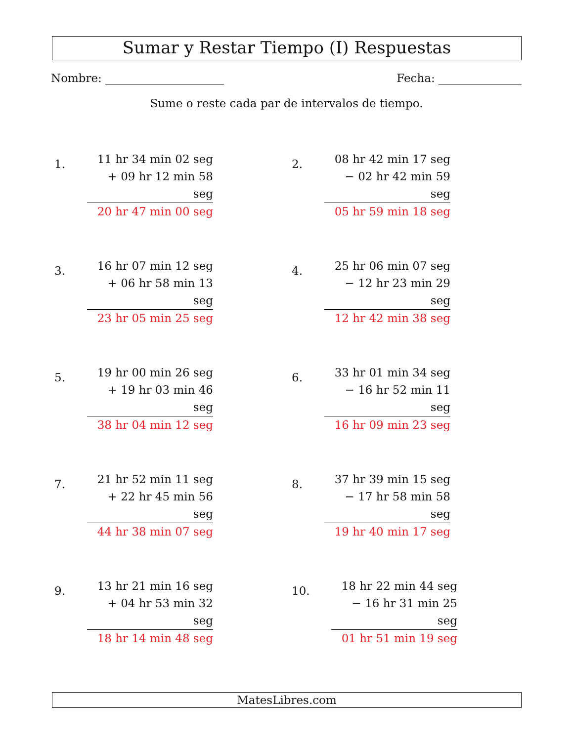Sumar y Restar Tiempo (I) Respuestas
Nombre: Fecha:
Sume o reste cada par de intervalos de tiempo.
1.
11 hr 34 min 02 seg
+ 09 hr 12 min 58 seg
20 hr 47 min 00 seg
2.
08 hr 42 min 17 seg
− 02 hr 42 min 59 seg
05 hr 59 min 18 seg
3.
16 hr 07 min 12 seg
+ 06 hr 58 min 13 seg
23 hr 05 min 25 seg
4.
25 hr 06 min 07 seg
− 12 hr 23 min 29 seg
12 hr 42 min 38 seg
5.
19 hr 00 min 26 seg
+ 19 hr 03 min 46 seg
38 hr 04 min 12 seg
6.
33 hr 01 min 34 seg
− 16 hr 52 min 11 seg
16 hr 09 min 23 seg
7.
21 hr 52 min 11 seg
+ 22 hr 45 min 56 seg
44 hr 38 min 07 seg
8.
37 hr 39 min 15 seg
− 17 hr 58 min 58 seg
19 hr 40 min 17 seg
9.
13 hr 21 min 16 seg
+ 04 hr 53 min 32 seg
18 hr 14 min 48 seg
10.
18 hr 22 min 44 seg
− 16 hr 31 min 25 seg
01 hr 51 min 19 seg
MatesLibres.com